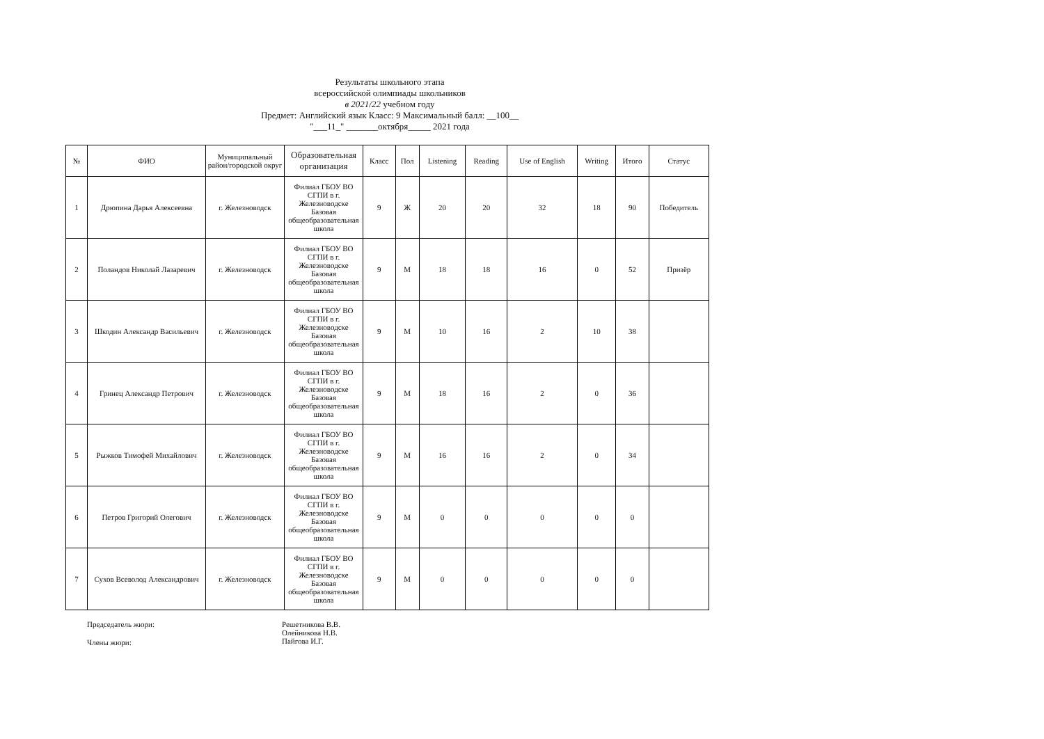Результаты школьного этапа
всероссийской олимпиады школьников
в 2021/22 учебном году
Предмет: Английский язык Класс: 9 Максимальный балл: __100__
"___11_" _______октября_____ 2021 года
| № | ФИО | Муниципальный район/городской округ | Образовательная организация | Класс | Пол | Listening | Reading | Use of English | Writing | Итого | Статус |
| --- | --- | --- | --- | --- | --- | --- | --- | --- | --- | --- | --- |
| 1 | Дрюпина Дарья Алексеевна | г. Железноводск | Филиал ГБОУ ВО СГПИ в г. Железноводске Базовая общеобразовательная школа | 9 | Ж | 20 | 20 | 32 | 18 | 90 | Победитель |
| 2 | Поландов Николай Лазаревич | г. Железноводск | Филиал ГБОУ ВО СГПИ в г. Железноводске Базовая общеобразовательная школа | 9 | М | 18 | 18 | 16 | 0 | 52 | Призёр |
| 3 | Шкодин Александр Васильевич | г. Железноводск | Филиал ГБОУ ВО СГПИ в г. Железноводске Базовая общеобразовательная школа | 9 | М | 10 | 16 | 2 | 10 | 38 | |
| 4 | Гринец Александр Петрович | г. Железноводск | Филиал ГБОУ ВО СГПИ в г. Железноводске Базовая общеобразовательная школа | 9 | М | 18 | 16 | 2 | 0 | 36 | |
| 5 | Рыжков Тимофей Михайлович | г. Железноводск | Филиал ГБОУ ВО СГПИ в г. Железноводске Базовая общеобразовательная школа | 9 | М | 16 | 16 | 2 | 0 | 34 | |
| 6 | Петров Григорий Олегович | г. Железноводск | Филиал ГБОУ ВО СГПИ в г. Железноводске Базовая общеобразовательная школа | 9 | М | 0 | 0 | 0 | 0 | 0 | |
| 7 | Сухов Всеволод Александрович | г. Железноводск | Филиал ГБОУ ВО СГПИ в г. Железноводске Базовая общеобразовательная школа | 9 | М | 0 | 0 | 0 | 0 | 0 | |
Председатель жюри:
Члены жюри:
Решетникова В.В.
Олейникова Н.В.
Пайгова И.Г.